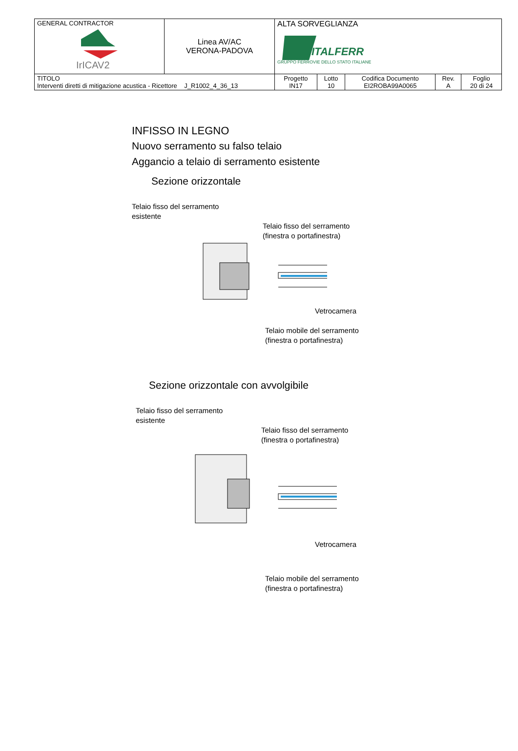| GENERAL CONTRACTOR IrICAV2 | Linea AV/AC VERONA-PADOVA | ALTA SORVEGLIANZA ITALFERR GRUPPO FERROVIE DELLO STATO ITALIANE | | | | |
| TITOLO Interventi diretti di mitigazione acustica - Ricettore J_R1002_4_36_13 | | Progetto IN17 | Lotto 10 | Codifica Documento EI2ROBA99A0065 | Rev. A | Foglio 20 di 24 |
INFISSO IN LEGNO
Nuovo serramento su falso telaio
Aggancio a telaio di serramento esistente
Sezione orizzontale
Telaio fisso del serramento
esistente
Telaio fisso del serramento
(finestra o portafinestra)
Vetrocamera
Telaio mobile del serramento
(finestra o portafinestra)
Sezione orizzontale con avvolgibile
Telaio fisso del serramento
esistente
Telaio fisso del serramento
(finestra o portafinestra)
Vetrocamera
Telaio mobile del serramento
(finestra o portafinestra)